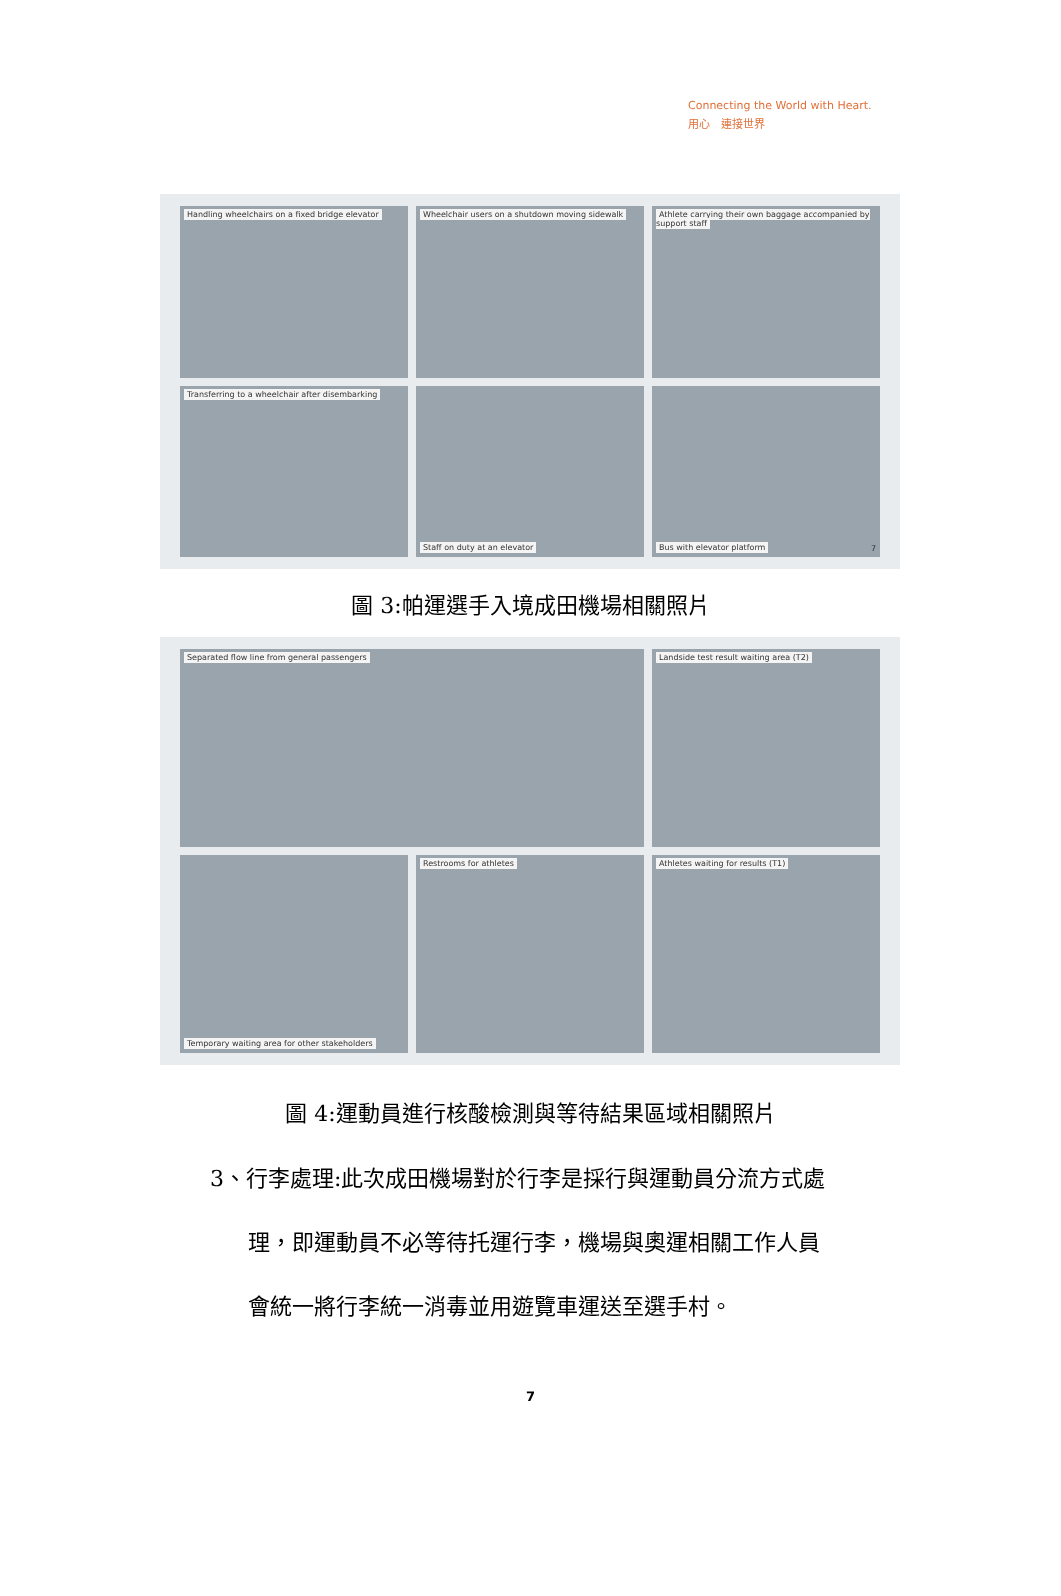Connecting the World with Heart.
用心　連接世界
Handling wheelchairs on a fixed bridge elevator
Wheelchair users on a shutdown moving sidewalk
Athlete carrying their own baggage accompanied by support staff
Transferring to a wheelchair after disembarking
Staff on duty at an elevator
Bus with elevator platform 7
圖 3:帕運選手入境成田機場相關照片
Separated flow line from general passengers
Landside test result waiting area (T2)
Temporary waiting area for other stakeholders
Restrooms for athletes
Athletes waiting for results (T1)
圖 4:運動員進行核酸檢測與等待結果區域相關照片
3、行李處理:此次成田機場對於行李是採行與運動員分流方式處
理，即運動員不必等待托運行李，機場與奧運相關工作人員
會統一將行李統一消毒並用遊覽車運送至選手村。
7